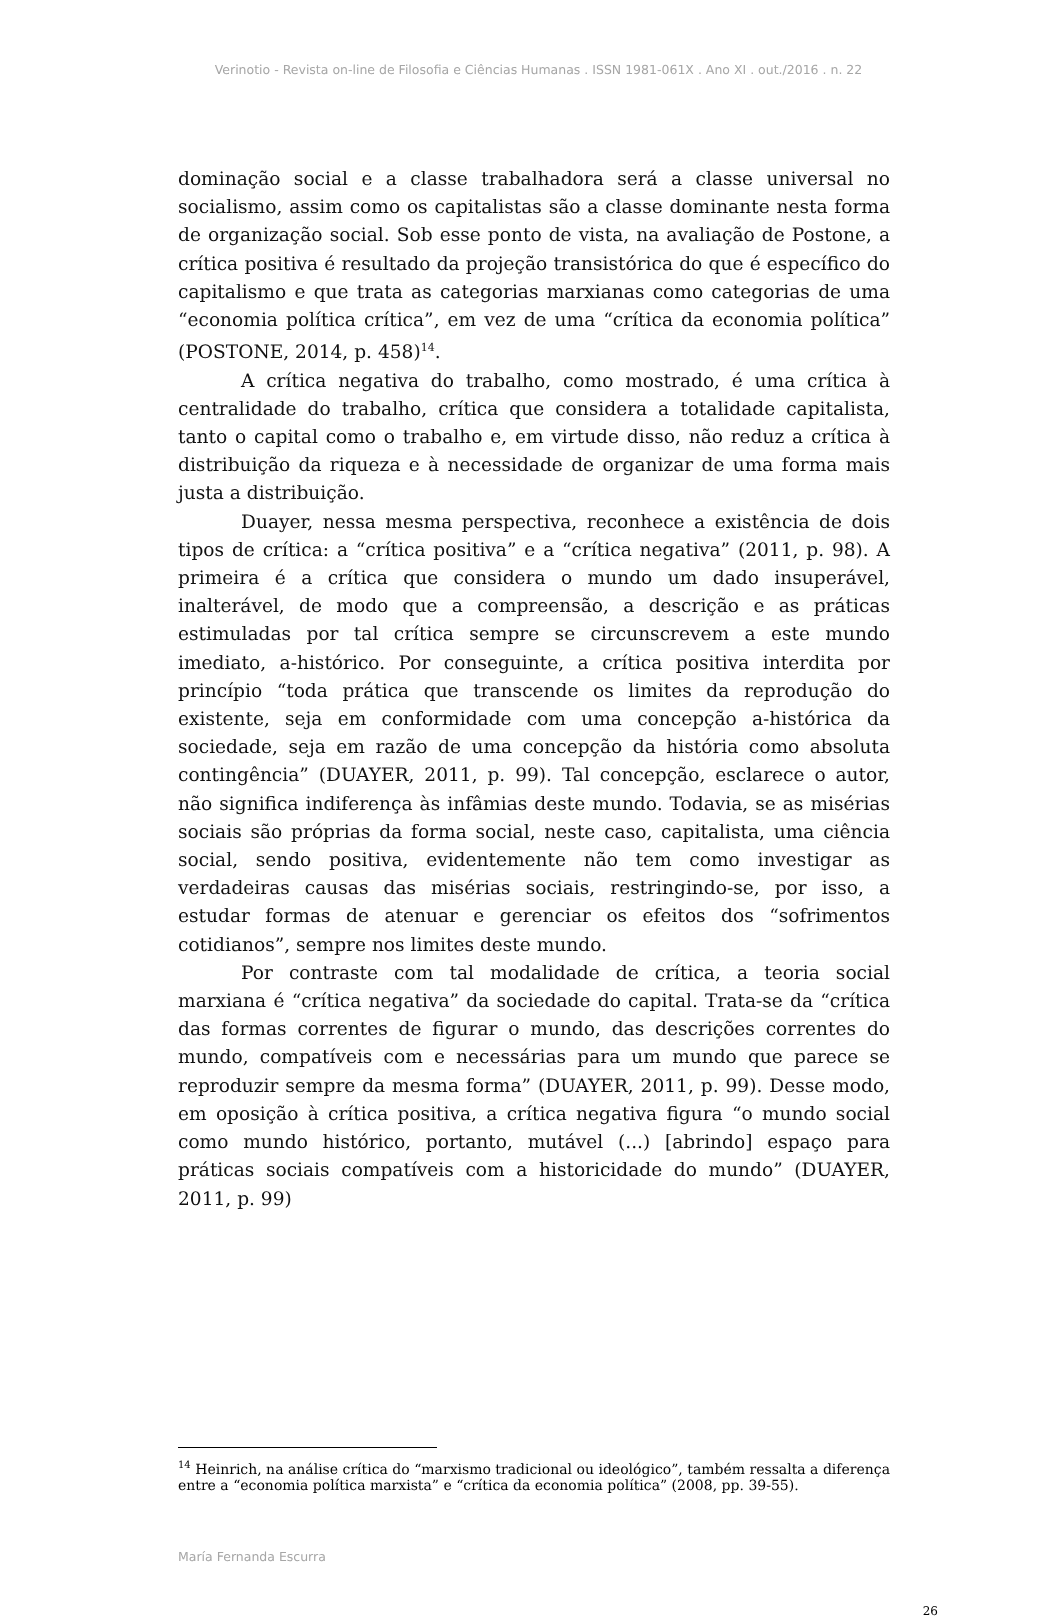Verinotio - Revista on-line de Filosofia e Ciências Humanas . ISSN 1981-061X . Ano XI . out./2016 . n. 22
dominação social e a classe trabalhadora será a classe universal no socialismo, assim como os capitalistas são a classe dominante nesta forma de organização social. Sob esse ponto de vista, na avaliação de Postone, a crítica positiva é resultado da projeção transistórica do que é específico do capitalismo e que trata as categorias marxianas como categorias de uma “economia política crítica”, em vez de uma “crítica da economia política” (POSTONE, 2014, p. 458)<sup>14</sup>.
A crítica negativa do trabalho, como mostrado, é uma crítica à centralidade do trabalho, crítica que considera a totalidade capitalista, tanto o capital como o trabalho e, em virtude disso, não reduz a crítica à distribuição da riqueza e à necessidade de organizar de uma forma mais justa a distribuição.
Duayer, nessa mesma perspectiva, reconhece a existência de dois tipos de crítica: a “crítica positiva” e a “crítica negativa” (2011, p. 98). A primeira é a crítica que considera o mundo um dado insuperável, inalterável, de modo que a compreensão, a descrição e as práticas estimuladas por tal crítica sempre se circunscrevem a este mundo imediato, a-histórico. Por conseguinte, a crítica positiva interdita por princípio “toda prática que transcende os limites da reprodução do existente, seja em conformidade com uma concepção a-histórica da sociedade, seja em razão de uma concepção da história como absoluta contingência” (DUAYER, 2011, p. 99). Tal concepção, esclarece o autor, não significa indiferença às infâmias deste mundo. Todavia, se as misérias sociais são próprias da forma social, neste caso, capitalista, uma ciência social, sendo positiva, evidentemente não tem como investigar as verdadeiras causas das misérias sociais, restringindo-se, por isso, a estudar formas de atenuar e gerenciar os efeitos dos “sofrimentos cotidianos”, sempre nos limites deste mundo.
Por contraste com tal modalidade de crítica, a teoria social marxiana é “crítica negativa” da sociedade do capital. Trata-se da “crítica das formas correntes de figurar o mundo, das descrições correntes do mundo, compatíveis com e necessárias para um mundo que parece se reproduzir sempre da mesma forma” (DUAYER, 2011, p. 99). Desse modo, em oposição à crítica positiva, a crítica negativa figura “o mundo social como mundo histórico, portanto, mutável (...) [abrindo] espaço para práticas sociais compatíveis com a historicidade do mundo” (DUAYER, 2011, p. 99)
<sup>14</sup> Heinrich, na análise crítica do “marxismo tradicional ou ideológico”, também ressalta a diferença entre a “economia política marxista” e “crítica da economia política” (2008, pp. 39-55).
María Fernanda Escurra
26